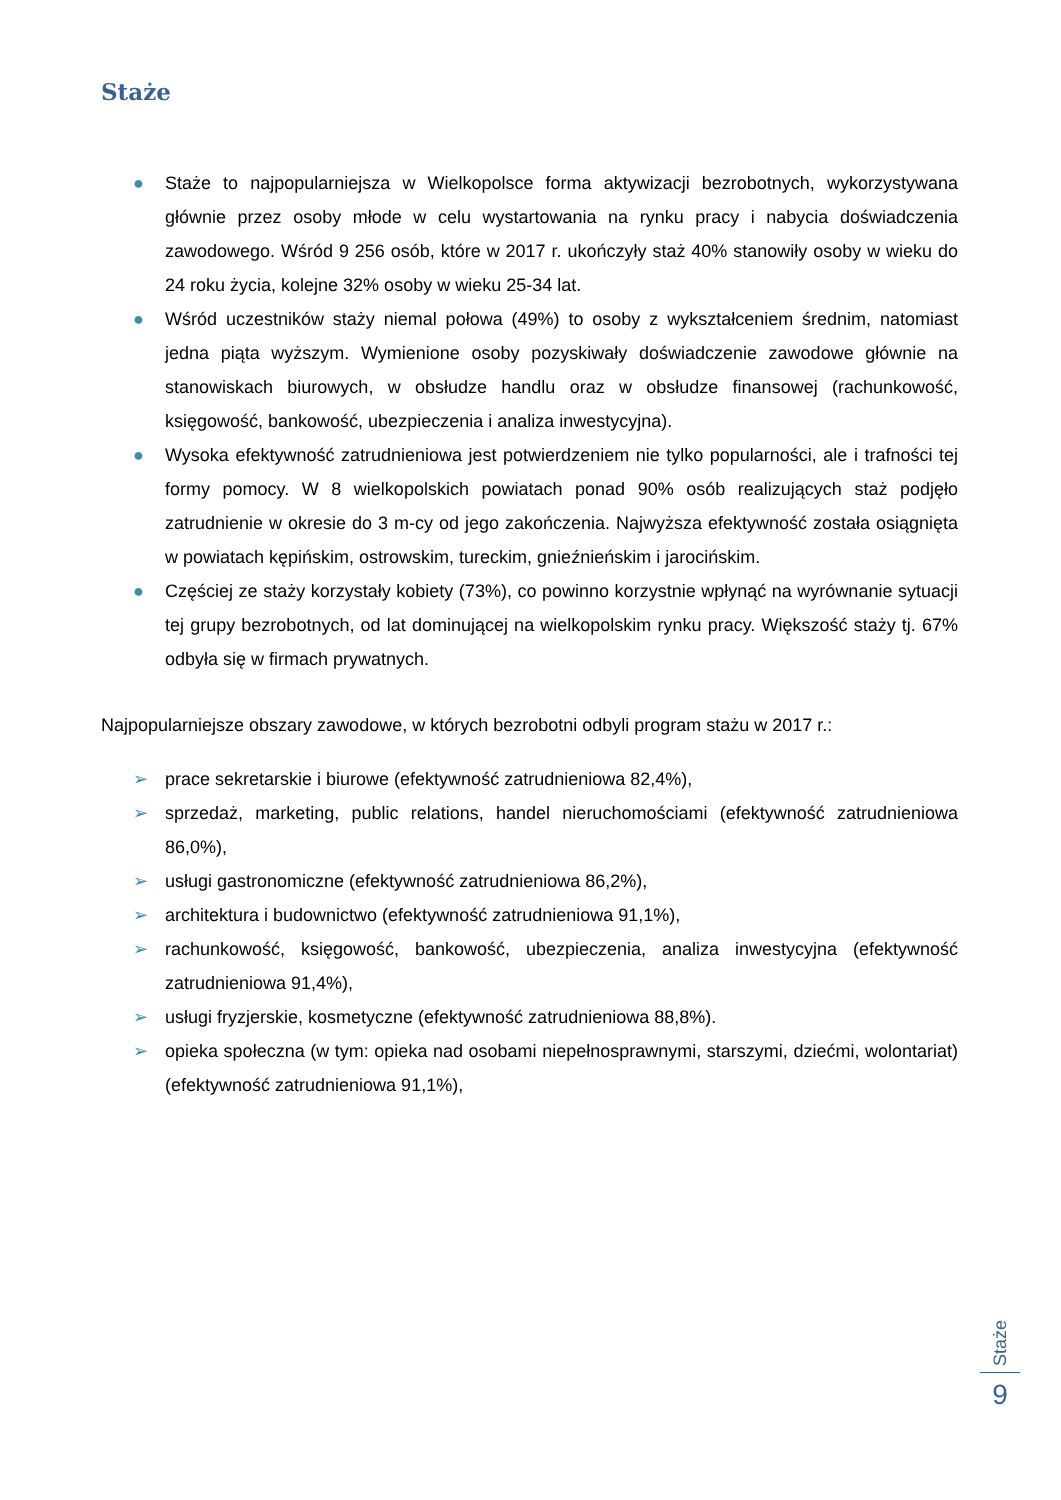Staże
● Staże to najpopularniejsza w Wielkopolsce forma aktywizacji bezrobotnych, wykorzystywana głównie przez osoby młode w celu wystartowania na rynku pracy i nabycia doświadczenia zawodowego. Wśród 9 256 osób, które w 2017 r. ukończyły staż 40% stanowiły osoby w wieku do 24 roku życia, kolejne 32% osoby w wieku 25-34 lat.
● Wśród uczestników staży niemal połowa (49%) to osoby z wykształceniem średnim, natomiast jedna piąta wyższym. Wymienione osoby pozyskiwały doświadczenie zawodowe głównie na stanowiskach biurowych, w obsłudze handlu oraz w obsłudze finansowej (rachunkowość, księgowość, bankowość, ubezpieczenia i analiza inwestycyjna).
● Wysoka efektywność zatrudnieniowa jest potwierdzeniem nie tylko popularności, ale i trafności tej formy pomocy. W 8 wielkopolskich powiatach ponad 90% osób realizujących staż podjęło zatrudnienie w okresie do 3 m-cy od jego zakończenia. Najwyższa efektywność została osiągnięta w powiatach kępińskim, ostrowskim, tureckim, gnieźnieńskim i jarocińskim.
● Częściej ze staży korzystały kobiety (73%), co powinno korzystnie wpłynąć na wyrównanie sytuacji tej grupy bezrobotnych, od lat dominującej na wielkopolskim rynku pracy. Większość staży tj. 67% odbyła się w firmach prywatnych.
Najpopularniejsze obszary zawodowe, w których bezrobotni odbyli program stażu w 2017 r.:
➢ prace sekretarskie i biurowe (efektywność zatrudnieniowa 82,4%),
➢ sprzedaż, marketing, public relations, handel nieruchomościami (efektywność zatrudnieniowa 86,0%),
➢ usługi gastronomiczne (efektywność zatrudnieniowa 86,2%),
➢ architektura i budownictwo (efektywność zatrudnieniowa 91,1%),
➢ rachunkowość, księgowość, bankowość, ubezpieczenia, analiza inwestycyjna (efektywność zatrudnieniowa 91,4%),
➢ usługi fryzjerskie, kosmetyczne (efektywność zatrudnieniowa 88,8%).
➢ opieka społeczna (w tym: opieka nad osobami niepełnosprawnymi, starszymi, dziećmi, wolontariat) (efektywność zatrudnieniowa 91,1%),
Staże
9